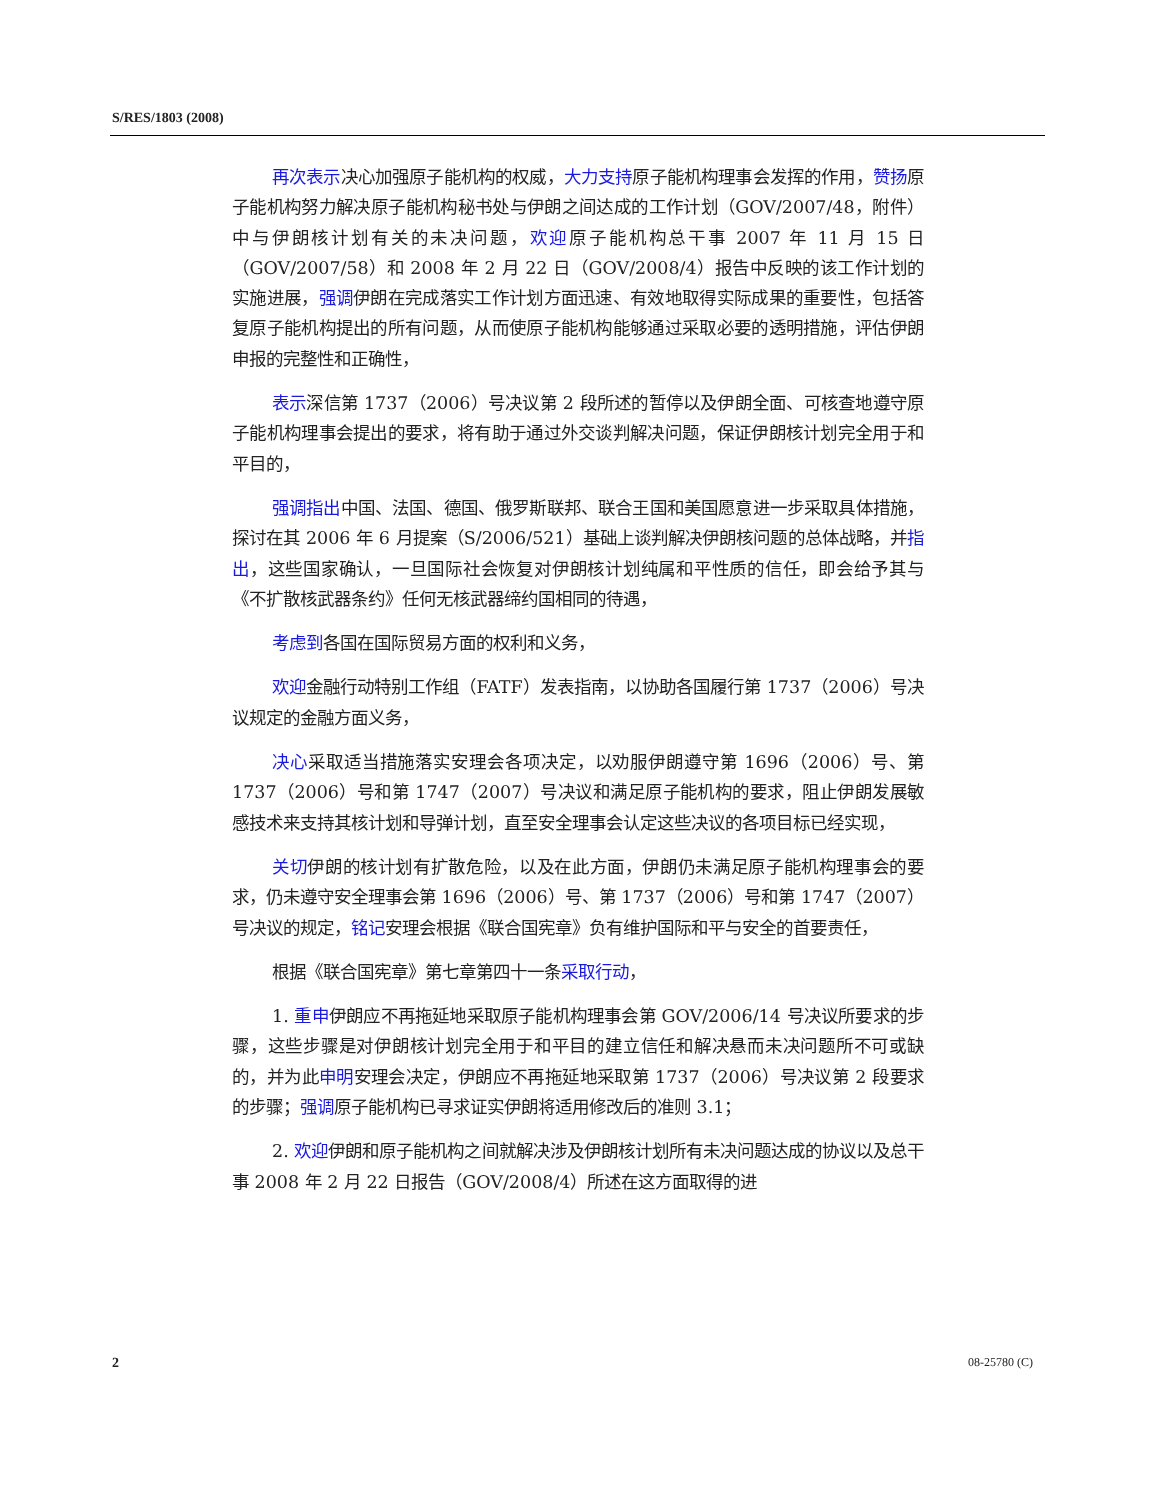S/RES/1803 (2008)
再次表示决心加强原子能机构的权威，大力支持原子能机构理事会发挥的作用，赞扬原子能机构努力解决原子能机构秘书处与伊朗之间达成的工作计划（GOV/2007/48，附件）中与伊朗核计划有关的未决问题，欢迎原子能机构总干事 2007 年 11 月 15 日（GOV/2007/58）和 2008 年 2 月 22 日（GOV/2008/4）报告中反映的该工作计划的实施进展，强调伊朗在完成落实工作计划方面迅速、有效地取得实际成果的重要性，包括答复原子能机构提出的所有问题，从而使原子能机构能够通过采取必要的透明措施，评估伊朗申报的完整性和正确性，
表示深信第 1737（2006）号决议第 2 段所述的暂停以及伊朗全面、可核查地遵守原子能机构理事会提出的要求，将有助于通过外交谈判解决问题，保证伊朗核计划完全用于和平目的，
强调指出中国、法国、德国、俄罗斯联邦、联合王国和美国愿意进一步采取具体措施，探讨在其 2006 年 6 月提案（S/2006/521）基础上谈判解决伊朗核问题的总体战略，并指出，这些国家确认，一旦国际社会恢复对伊朗核计划纯属和平性质的信任，即会给予其与《不扩散核武器条约》任何无核武器缔约国相同的待遇，
考虑到各国在国际贸易方面的权利和义务，
欢迎金融行动特别工作组（FATF）发表指南，以协助各国履行第 1737（2006）号决议规定的金融方面义务，
决心采取适当措施落实安理会各项决定，以劝服伊朗遵守第 1696（2006）号、第 1737（2006）号和第 1747（2007）号决议和满足原子能机构的要求，阻止伊朗发展敏感技术来支持其核计划和导弹计划，直至安全理事会认定这些决议的各项目标已经实现，
关切伊朗的核计划有扩散危险，以及在此方面，伊朗仍未满足原子能机构理事会的要求，仍未遵守安全理事会第 1696（2006）号、第 1737（2006）号和第 1747（2007）号决议的规定，铭记安理会根据《联合国宪章》负有维护国际和平与安全的首要责任，
根据《联合国宪章》第七章第四十一条采取行动，
1. 重申伊朗应不再拖延地采取原子能机构理事会第 GOV/2006/14 号决议所要求的步骤，这些步骤是对伊朗核计划完全用于和平目的建立信任和解决悬而未决问题所不可或缺的，并为此申明安理会决定，伊朗应不再拖延地采取第 1737（2006）号决议第 2 段要求的步骤；强调原子能机构已寻求证实伊朗将适用修改后的准则 3.1；
2. 欢迎伊朗和原子能机构之间就解决涉及伊朗核计划所有未决问题达成的协议以及总干事 2008 年 2 月 22 日报告（GOV/2008/4）所述在这方面取得的进
2 08-25780 (C)